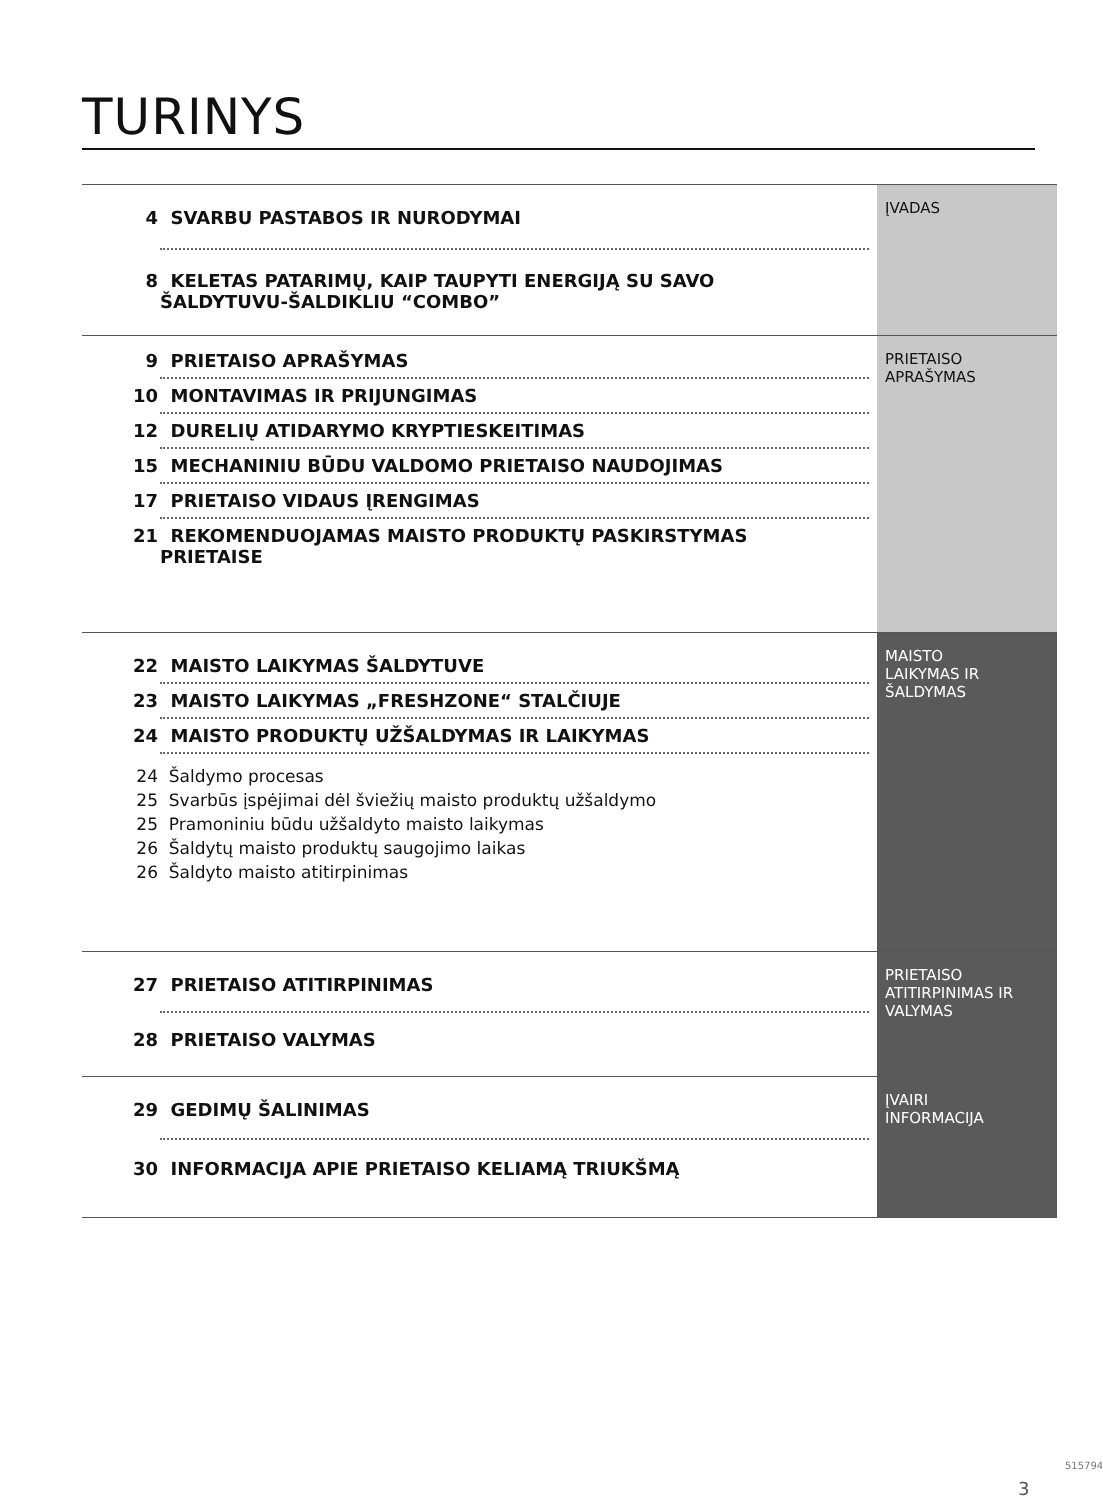TURINYS
4 SVARBU PASTABOS IR NURODYMAI
8 KELETAS PATARIMŲ, KAIP TAUPYTI ENERGIJĄ SU SAVO
ŠALDYTUVU-ŠALDIKLIU “COMBO”
ĮVADAS
9 PRIETAISO APRAŠYMAS
10 MONTAVIMAS IR PRIJUNGIMAS
12 DURELIŲ ATIDARYMO KRYPTIESKEITIMAS
15 MECHANINIU BŪDU VALDOMO PRIETAISO NAUDOJIMAS
17 PRIETAISO VIDAUS ĮRENGIMAS
21 REKOMENDUOJAMAS MAISTO PRODUKTŲ PASKIRSTYMAS
PRIETAISE
PRIETAISO
APRAŠYMAS
22 MAISTO LAIKYMAS ŠALDYTUVE
23 MAISTO LAIKYMAS „FRESHZONE“ STALČIUJE
24 MAISTO PRODUKTŲ UŽŠALDYMAS IR LAIKYMAS
24 Šaldymo procesas
25 Svarbūs įspėjimai dėl šviežių maisto produktų užšaldymo
25 Pramoniniu būdu užšaldyto maisto laikymas
26 Šaldytų maisto produktų saugojimo laikas
26 Šaldyto maisto atitirpinimas
MAISTO
LAIKYMAS IR
ŠALDYMAS
27 PRIETAISO ATITIRPINIMAS
28 PRIETAISO VALYMAS
PRIETAISO
ATITIRPINIMAS IR
VALYMAS
29 GEDIMŲ ŠALINIMAS
30 INFORMACIJA APIE PRIETAISO KELIAMĄ TRIUKŠMĄ
ĮVAIRI
INFORMACIJA
515794
3